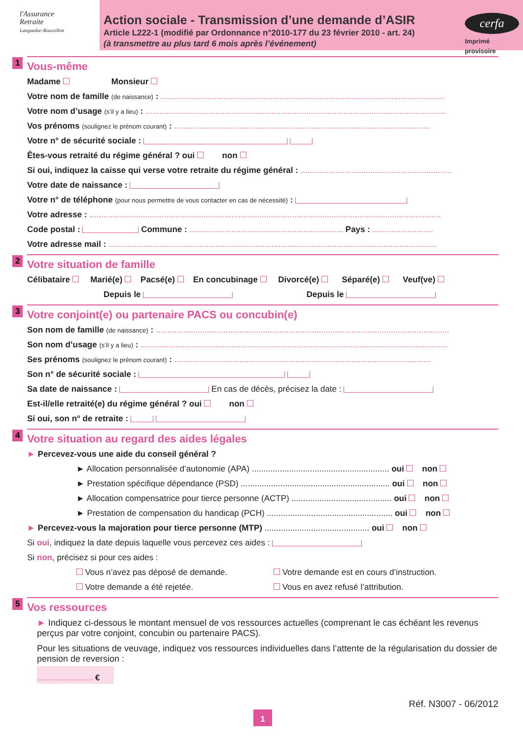l'Assurance
Retraite
Languedoc-Roussillon
Action sociale - Transmission d’une demande d’ASIR
Article L222-1 (modifié par Ordonnance n°2010-177 du 23 février 2010 - art. 24)
(à transmettre au plus tard 6 mois après l’événement)
cerfa
Imprimé
provisoire
1
Vous-même
Madame Monsieur
Votre nom de famille (de naissance) : ..........................................................................................................................
Votre nom d’usage (s’il y a lieu) : .................................................................................................................................
Vos prénoms (soulignez le prénom courant) : ..............................................................................................................
Votre n° de sécurité sociale :
Êtes-vous retraité du régime général ? oui non
Si oui, indiquez la caisse qui verse votre retraite du régime général : .................................................................
Votre date de naissance :
Votre n° de téléphone (pour nous permettre de vous contacter en cas de nécessité) :
Votre adresse : .......................................................................................................................................................
Code postal : Commune : .................................................................. Pays : ..........................
Votre adresse mail : .............................................................................................................................................
2
Votre situation de famille
Célibataire Marié(e) Pacsé(e) En concubinage Divorcé(e) Séparé(e) Veuf(ve)
Depuis le Depuis le
3
Votre conjoint(e) ou partenaire PACS ou concubin(e)
Son nom de famille (de naissance) : ..............................................................................................................................
Son nom d’usage (s’il y a lieu) : ....................................................................................................................................
Ses prénoms (soulignez le prénom courant) : ..............................................................................................................
Son n° de sécurité sociale :
Sa date de naissance : En cas de décès, précisez la date :
Est-il/elle retraité(e) du régime général ? oui non
Si oui, son n° de retraite :
4
Votre situation au regard des aides légales
► Percevez-vous une aide du conseil général ?
► Allocation personnalisée d’autonomie (APA) ........................................................... oui non
► Prestation spécifique dépendance (PSD) ................................................................ oui non
► Allocation compensatrice pour tierce personne (ACTP) ........................................... oui non
► Prestation de compensation du handicap (PCH) ...................................................... oui non
► Percevez-vous la majoration pour tierce personne (MTP) ............................................. oui non
Si oui, indiquez la date depuis laquelle vous percevez ces aides :
Si non, précisez si pour ces aides :
Vous n’avez pas déposé de demande. Votre demande est en cours d’instruction.
Votre demande a été rejetée. Vous en avez refusé l’attribution.
5
Vos ressources
► Indiquez ci-dessous le montant mensuel de vos ressources actuelles (comprenant le cas échéant les revenus perçus par votre conjoint, concubin ou partenaire PACS).
Pour les situations de veuvage, indiquez vos ressources individuelles dans l’attente de la régularisation du dossier de pension de reversion :
........................ €
Réf. N3007 - 06/2012
1